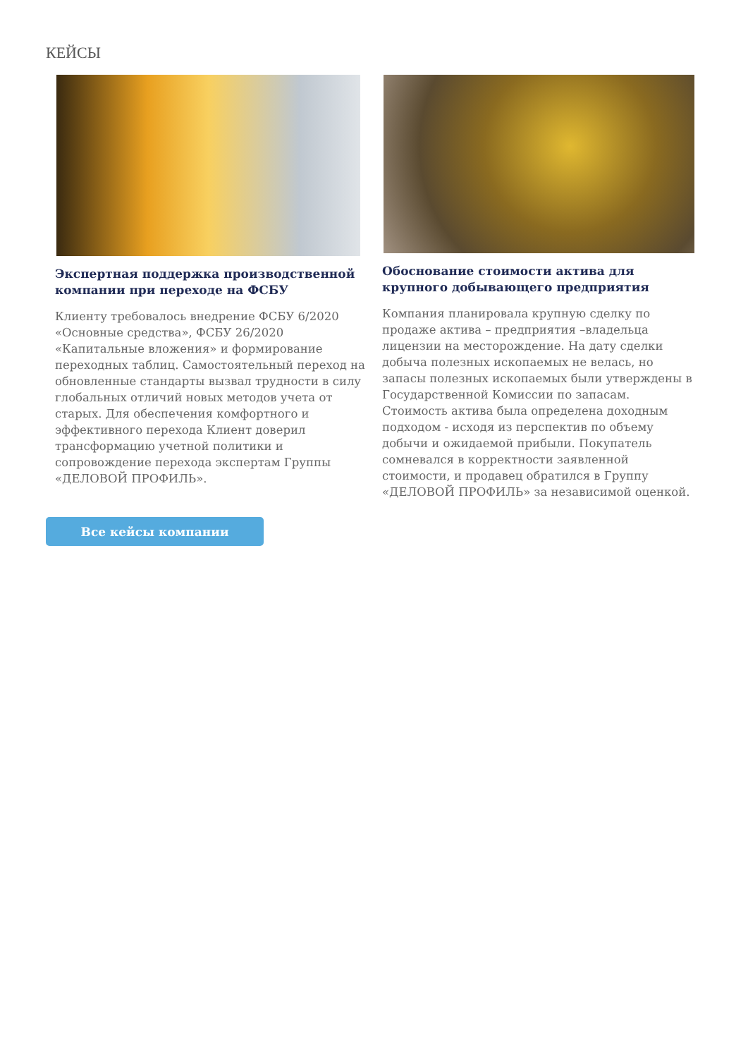КЕЙСЫ
Экспертная поддержка производственной компании при переходе на ФСБУ
Клиенту требовалось внедрение ФСБУ 6/2020 «Основные средства», ФСБУ 26/2020 «Капитальные вложения» и формирование переходных таблиц. Самостоятельный переход на обновленные стандарты вызвал трудности в силу глобальных отличий новых методов учета от старых. Для обеспечения комфортного и эффективного перехода Клиент доверил трансформацию учетной политики и сопровождение перехода экспертам Группы «ДЕЛОВОЙ ПРОФИЛЬ».
Обоснование стоимости актива для крупного добывающего предприятия
Компания планировала крупную сделку по продаже актива – предприятия –владельца лицензии на месторождение. На дату сделки добыча полезных ископаемых не велась, но запасы полезных ископаемых были утверждены в Государственной Комиссии по запасам. Стоимость актива была определена доходным подходом - исходя из перспектив по объему добычи и ожидаемой прибыли. Покупатель сомневался в корректности заявленной стоимости, и продавец обратился в Группу «ДЕЛОВОЙ ПРОФИЛЬ» за независимой оценкой.
Все кейсы компании